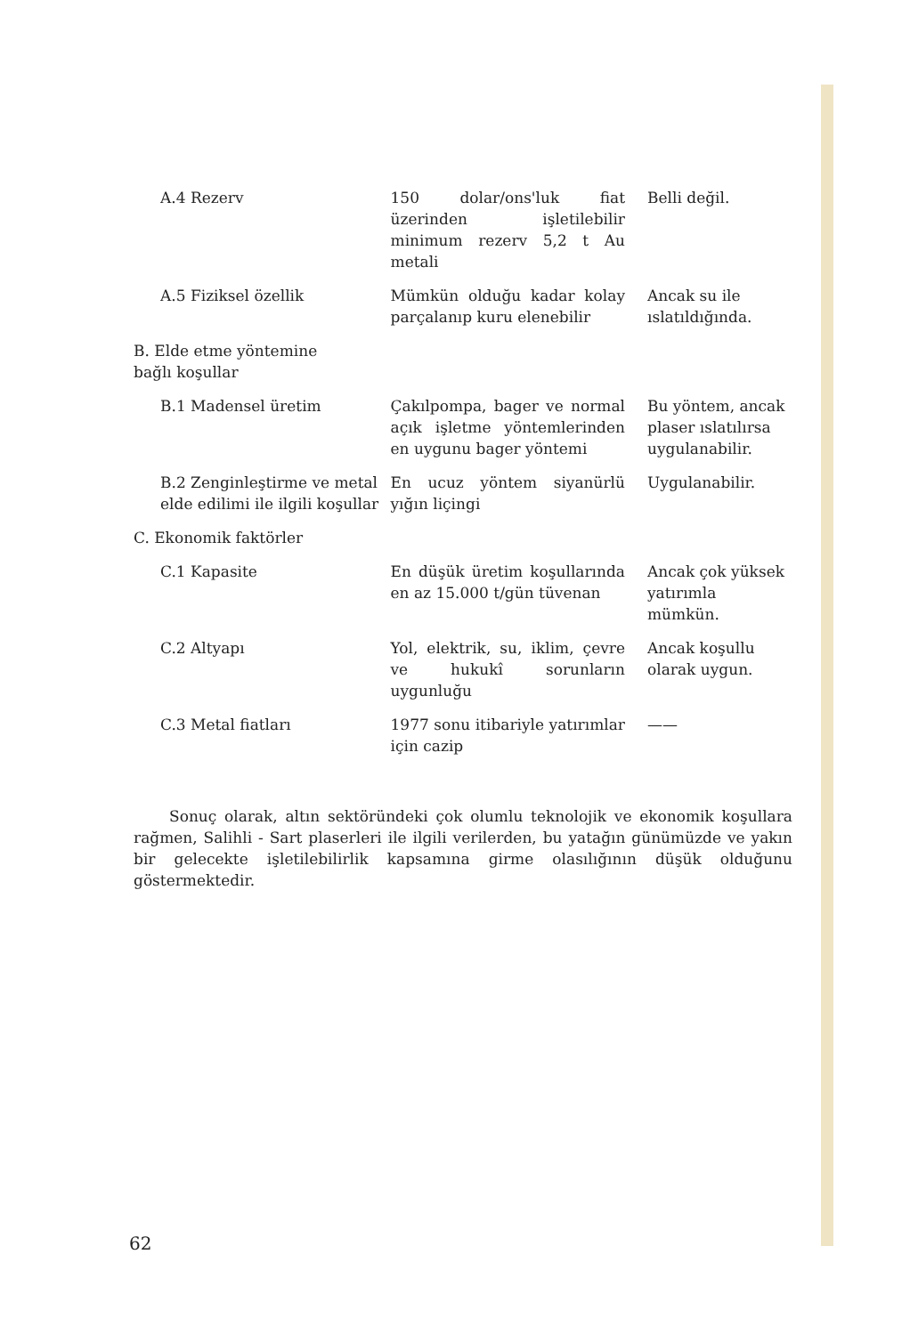| A.4 Rezerv | 150 dolar/ons'luk fiat üzerinden işletilebilir minimum rezerv 5,2 t Au metali | Belli değil. |
| A.5 Fiziksel özellik | Mümkün olduğu kadar kolay parçalanıp kuru elenebilir | Ancak su ile ıslatıldığında. |
| B. Elde etme yöntemine bağlı koşullar | | |
| B.1 Madensel üretim | Çakılpompa, bager ve normal açık işletme yöntemlerinden en uygunu bager yöntemi | Bu yöntem, ancak plaser ıslatılırsa uygulanabilir. |
| B.2 Zenginleştirme ve metal elde edilimi ile ilgili koşullar | En ucuz yöntem siyanürlü yığın liçingi | Uygulanabilir. |
| C. Ekonomik faktörler | | |
| C.1 Kapasite | En düşük üretim koşullarında en az 15.000 t/gün tüvenan | Ancak çok yüksek yatırımla mümkün. |
| C.2 Altyapı | Yol, elektrik, su, iklim, çevre ve hukukî sorunların uygunluğu | Ancak koşullu olarak uygun. |
| C.3 Metal fiatları | 1977 sonu itibariyle yatırımlar için cazip | —— |
Sonuç olarak, altın sektöründeki çok olumlu teknolojik ve ekonomik koşullara rağmen, Salihli - Sart plaserleri ile ilgili verilerden, bu yatağın günümüzde ve yakın bir gelecekte işletilebilirlik kapsamına girme olasılığının düşük olduğunu göstermektedir.
62